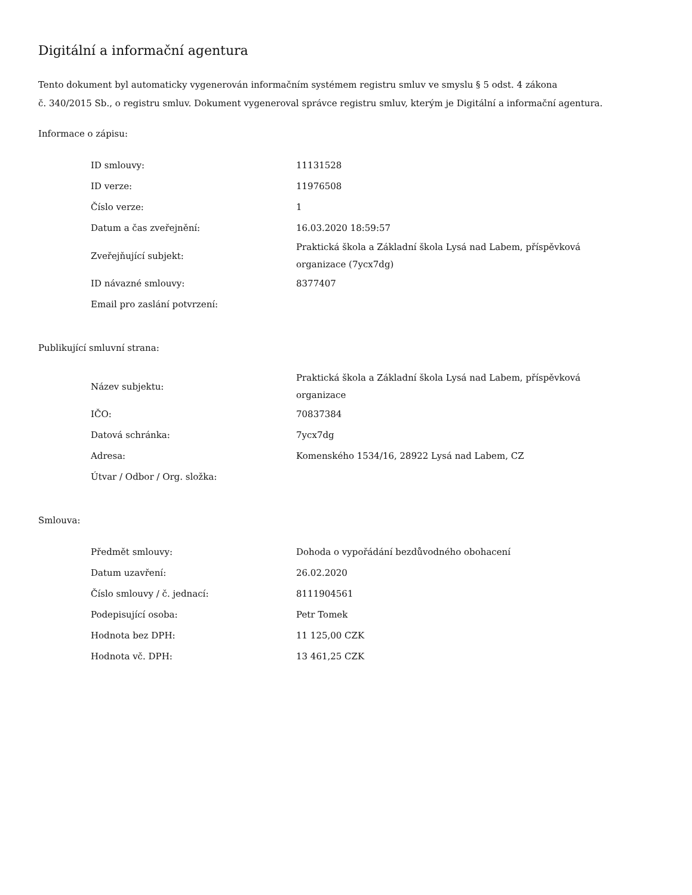Digitální a informační agentura
Tento dokument byl automaticky vygenerován informačním systémem registru smluv ve smyslu § 5 odst. 4 zákona
č. 340/2015 Sb., o registru smluv. Dokument vygeneroval správce registru smluv, kterým je Digitální a informační agentura.
Informace o zápisu:
| ID smlouvy: | 11131528 |
| ID verze: | 11976508 |
| Číslo verze: | 1 |
| Datum a čas zveřejnění: | 16.03.2020 18:59:57 |
| Zveřejňující subjekt: | Praktická škola a Základní škola Lysá nad Labem, příspěvková organizace (7ycx7dg) |
| ID návazné smlouvy: | 8377407 |
| Email pro zaslání potvrzení: | |
Publikující smluvní strana:
| Název subjektu: | Praktická škola a Základní škola Lysá nad Labem, příspěvková organizace |
| IČO: | 70837384 |
| Datová schránka: | 7ycx7dg |
| Adresa: | Komenského 1534/16, 28922 Lysá nad Labem, CZ |
| Útvar / Odbor / Org. složka: | |
Smlouva:
| Předmět smlouvy: | Dohoda o vypořádání bezdůvodného obohacení |
| Datum uzavření: | 26.02.2020 |
| Číslo smlouvy / č. jednací: | 8111904561 |
| Podepisující osoba: | Petr Tomek |
| Hodnota bez DPH: | 11 125,00 CZK |
| Hodnota vč. DPH: | 13 461,25 CZK |